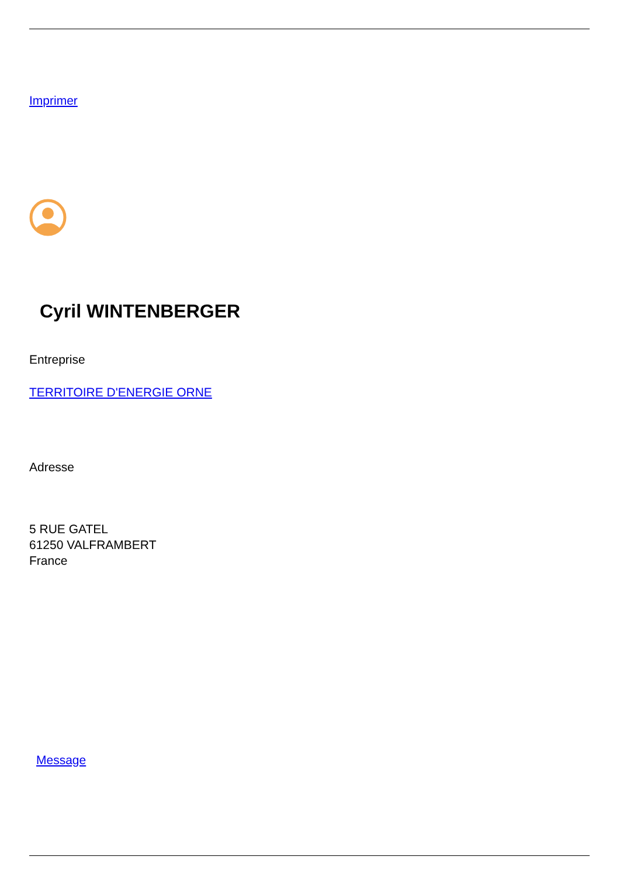Imprimer
Cyril WINTENBERGER
Entreprise
TERRITOIRE D'ENERGIE ORNE
Adresse
5 RUE GATEL
61250 VALFRAMBERT
France
Message